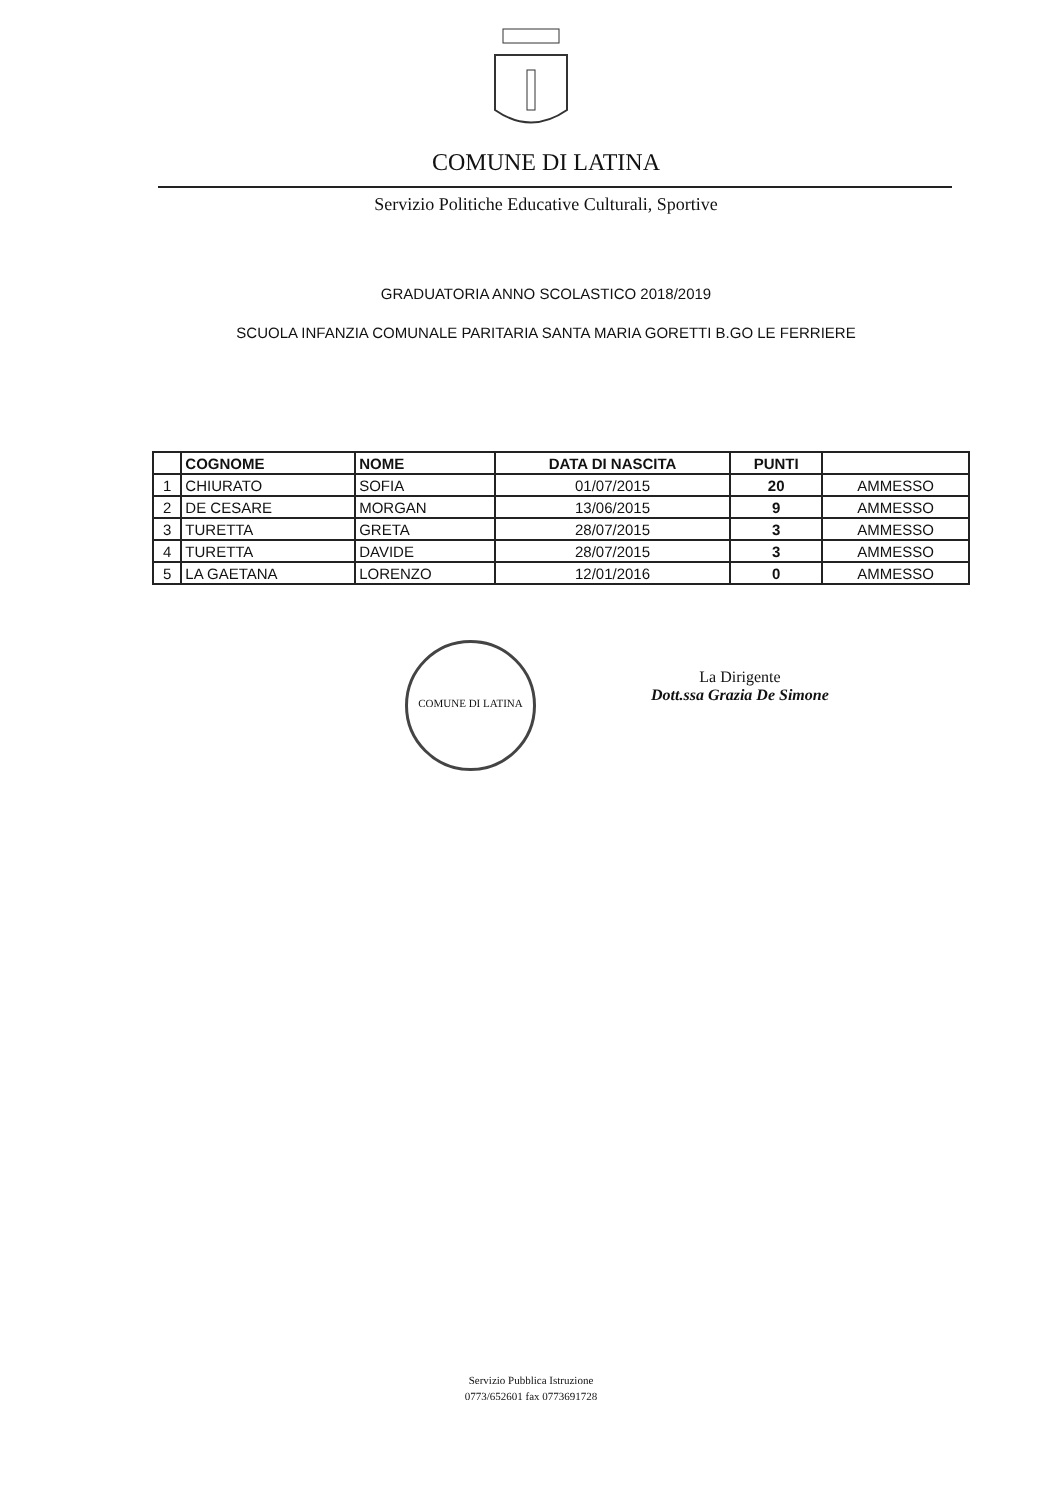COMUNE DI LATINA
Servizio Politiche Educative Culturali, Sportive
GRADUATORIA ANNO SCOLASTICO 2018/2019
SCUOLA INFANZIA COMUNALE PARITARIA SANTA MARIA GORETTI B.GO LE FERRIERE
| | COGNOME | NOME | DATA DI NASCITA | PUNTI | |
| --- | --- | --- | --- | --- | --- |
| 1 | CHIURATO | SOFIA | 01/07/2015 | 20 | AMMESSO |
| 2 | DE CESARE | MORGAN | 13/06/2015 | 9 | AMMESSO |
| 3 | TURETTA | GRETA | 28/07/2015 | 3 | AMMESSO |
| 4 | TURETTA | DAVIDE | 28/07/2015 | 3 | AMMESSO |
| 5 | LA GAETANA | LORENZO | 12/01/2016 | 0 | AMMESSO |
COMUNE DI LATINA
La Dirigente
Dott.ssa Grazia De Simone
Servizio Pubblica Istruzione
0773/652601 fax 0773691728